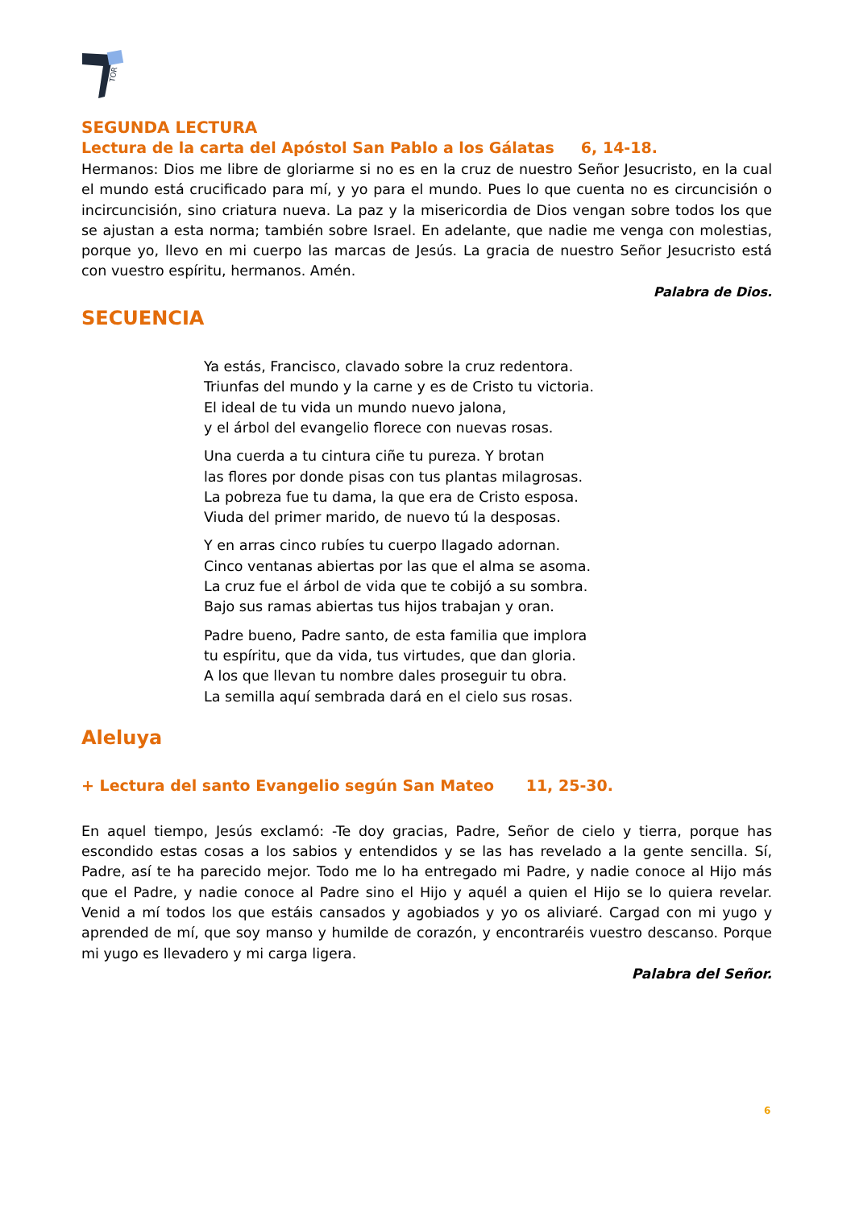TOR
SEGUNDA LECTURA
Lectura de la carta del Apóstol San Pablo a los Gálatas 6, 14-18.
Hermanos: Dios me libre de gloriarme si no es en la cruz de nuestro Señor Jesucristo, en la cual el mundo está crucificado para mí, y yo para el mundo. Pues lo que cuenta no es circuncisión o incircuncisión, sino criatura nueva. La paz y la misericordia de Dios vengan sobre todos los que se ajustan a esta norma; también sobre Israel. En adelante, que nadie me venga con molestias, porque yo, llevo en mi cuerpo las marcas de Jesús. La gracia de nuestro Señor Jesucristo está con vuestro espíritu, hermanos. Amén.
Palabra de Dios.
SECUENCIA
Ya estás, Francisco, clavado sobre la cruz redentora.
Triunfas del mundo y la carne y es de Cristo tu victoria.
El ideal de tu vida un mundo nuevo jalona,
y el árbol del evangelio florece con nuevas rosas.
Una cuerda a tu cintura ciñe tu pureza. Y brotan
las flores por donde pisas con tus plantas milagrosas.
La pobreza fue tu dama, la que era de Cristo esposa.
Viuda del primer marido, de nuevo tú la desposas.
Y en arras cinco rubíes tu cuerpo llagado adornan.
Cinco ventanas abiertas por las que el alma se asoma.
La cruz fue el árbol de vida que te cobijó a su sombra.
Bajo sus ramas abiertas tus hijos trabajan y oran.
Padre bueno, Padre santo, de esta familia que implora
tu espíritu, que da vida, tus virtudes, que dan gloria.
A los que llevan tu nombre dales proseguir tu obra.
La semilla aquí sembrada dará en el cielo sus rosas.
Aleluya
+ Lectura del santo Evangelio según San Mateo 11, 25-30.
En aquel tiempo, Jesús exclamó: -Te doy gracias, Padre, Señor de cielo y tierra, porque has escondido estas cosas a los sabios y entendidos y se las has revelado a la gente sencilla. Sí, Padre, así te ha parecido mejor. Todo me lo ha entregado mi Padre, y nadie conoce al Hijo más que el Padre, y nadie conoce al Padre sino el Hijo y aquél a quien el Hijo se lo quiera revelar. Venid a mí todos los que estáis cansados y agobiados y yo os aliviaré. Cargad con mi yugo y aprended de mí, que soy manso y humilde de corazón, y encontraréis vuestro descanso. Porque mi yugo es llevadero y mi carga ligera.
Palabra del Señor.
6